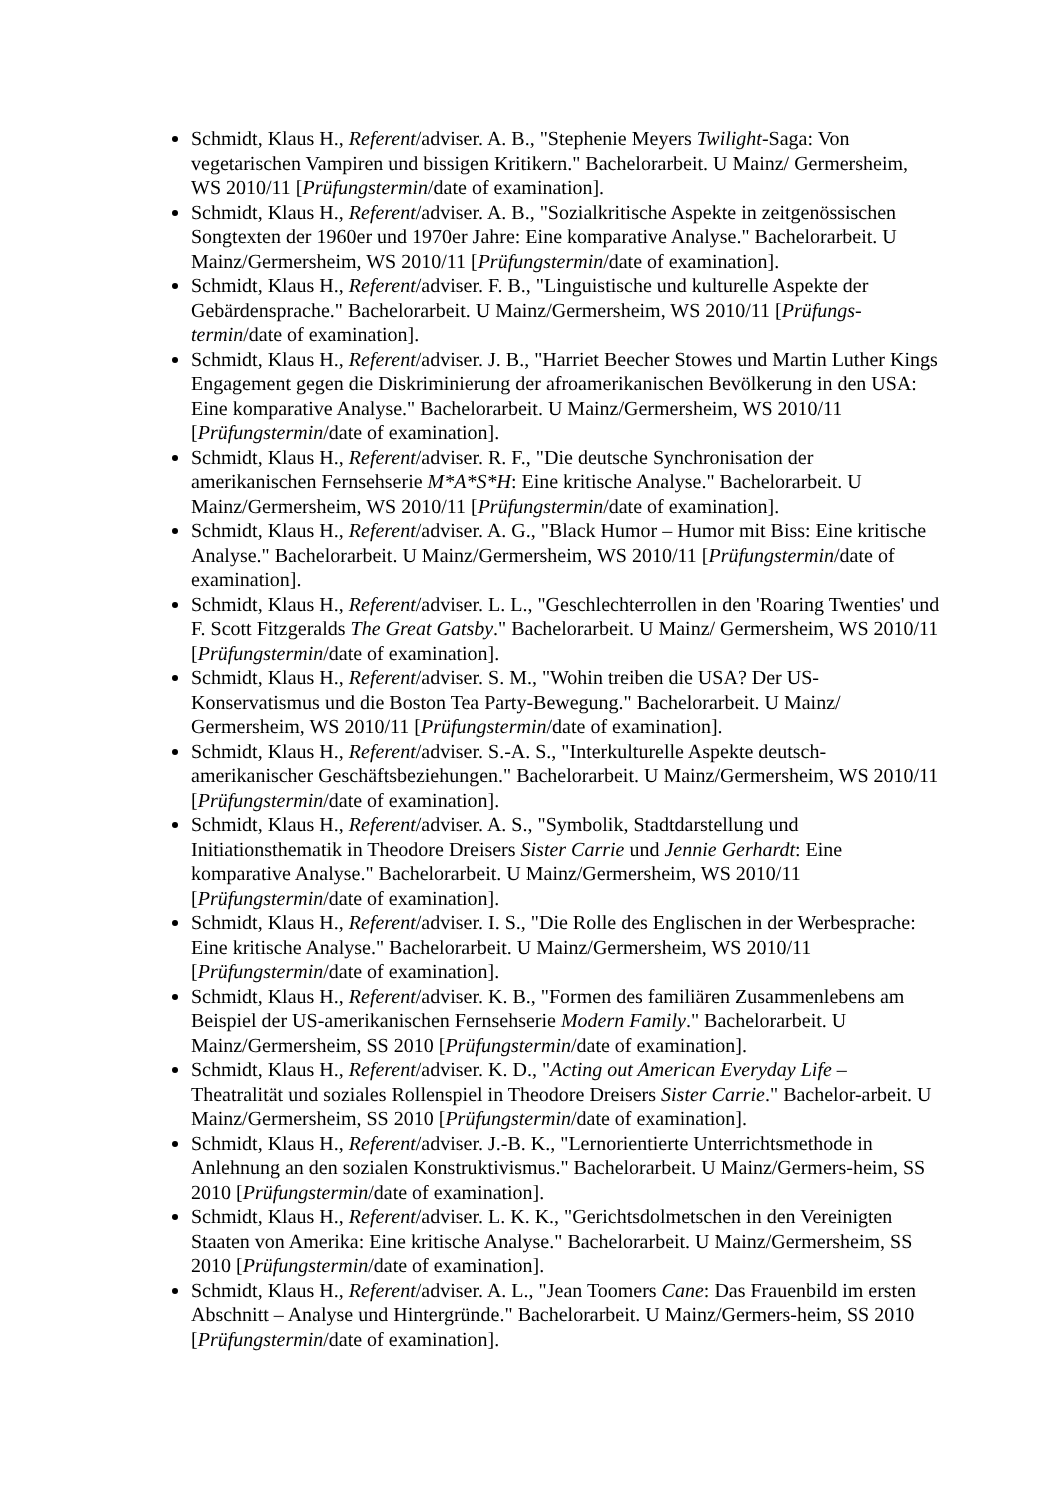Schmidt, Klaus H., Referent/adviser. A. B., "Stephenie Meyers Twilight-Saga: Von vegetarischen Vampiren und bissigen Kritikern." Bachelorarbeit. U Mainz/ Germersheim, WS 2010/11 [Prüfungstermin/date of examination].
Schmidt, Klaus H., Referent/adviser. A. B., "Sozialkritische Aspekte in zeitgenössischen Songtexten der 1960er und 1970er Jahre: Eine komparative Analyse." Bachelorarbeit. U Mainz/Germersheim, WS 2010/11 [Prüfungstermin/date of examination].
Schmidt, Klaus H., Referent/adviser. F. B., "Linguistische und kulturelle Aspekte der Gebärdensprache." Bachelorarbeit. U Mainz/Germersheim, WS 2010/11 [Prüfungs-termin/date of examination].
Schmidt, Klaus H., Referent/adviser. J. B., "Harriet Beecher Stowes und Martin Luther Kings Engagement gegen die Diskriminierung der afroamerikanischen Bevölkerung in den USA: Eine komparative Analyse." Bachelorarbeit. U Mainz/Germersheim, WS 2010/11 [Prüfungstermin/date of examination].
Schmidt, Klaus H., Referent/adviser. R. F., "Die deutsche Synchronisation der amerikanischen Fernsehserie M*A*S*H: Eine kritische Analyse." Bachelorarbeit. U Mainz/Germersheim, WS 2010/11 [Prüfungstermin/date of examination].
Schmidt, Klaus H., Referent/adviser. A. G., "Black Humor – Humor mit Biss: Eine kritische Analyse." Bachelorarbeit. U Mainz/Germersheim, WS 2010/11 [Prüfungstermin/date of examination].
Schmidt, Klaus H., Referent/adviser. L. L., "Geschlechterrollen in den 'Roaring Twenties' und F. Scott Fitzgeralds The Great Gatsby." Bachelorarbeit. U Mainz/ Germersheim, WS 2010/11 [Prüfungstermin/date of examination].
Schmidt, Klaus H., Referent/adviser. S. M., "Wohin treiben die USA? Der US-Konservatismus und die Boston Tea Party-Bewegung." Bachelorarbeit. U Mainz/ Germersheim, WS 2010/11 [Prüfungstermin/date of examination].
Schmidt, Klaus H., Referent/adviser. S.-A. S., "Interkulturelle Aspekte deutsch-amerikanischer Geschäftsbeziehungen." Bachelorarbeit. U Mainz/Germersheim, WS 2010/11 [Prüfungstermin/date of examination].
Schmidt, Klaus H., Referent/adviser. A. S., "Symbolik, Stadtdarstellung und Initiationsthematik in Theodore Dreisers Sister Carrie und Jennie Gerhardt: Eine komparative Analyse." Bachelorarbeit. U Mainz/Germersheim, WS 2010/11 [Prüfungstermin/date of examination].
Schmidt, Klaus H., Referent/adviser. I. S., "Die Rolle des Englischen in der Werbesprache: Eine kritische Analyse." Bachelorarbeit. U Mainz/Germersheim, WS 2010/11 [Prüfungstermin/date of examination].
Schmidt, Klaus H., Referent/adviser. K. B., "Formen des familiären Zusammenlebens am Beispiel der US-amerikanischen Fernsehserie Modern Family." Bachelorarbeit. U Mainz/Germersheim, SS 2010 [Prüfungstermin/date of examination].
Schmidt, Klaus H., Referent/adviser. K. D., "Acting out American Everyday Life – Theatralität und soziales Rollenspiel in Theodore Dreisers Sister Carrie." Bachelor-arbeit. U Mainz/Germersheim, SS 2010 [Prüfungstermin/date of examination].
Schmidt, Klaus H., Referent/adviser. J.-B. K., "Lernorientierte Unterrichtsmethode in Anlehnung an den sozialen Konstruktivismus." Bachelorarbeit. U Mainz/Germers-heim, SS 2010 [Prüfungstermin/date of examination].
Schmidt, Klaus H., Referent/adviser. L. K. K., "Gerichtsdolmetschen in den Vereinigten Staaten von Amerika: Eine kritische Analyse." Bachelorarbeit. U Mainz/Germersheim, SS 2010 [Prüfungstermin/date of examination].
Schmidt, Klaus H., Referent/adviser. A. L., "Jean Toomers Cane: Das Frauenbild im ersten Abschnitt – Analyse und Hintergründe." Bachelorarbeit. U Mainz/Germers-heim, SS 2010 [Prüfungstermin/date of examination].